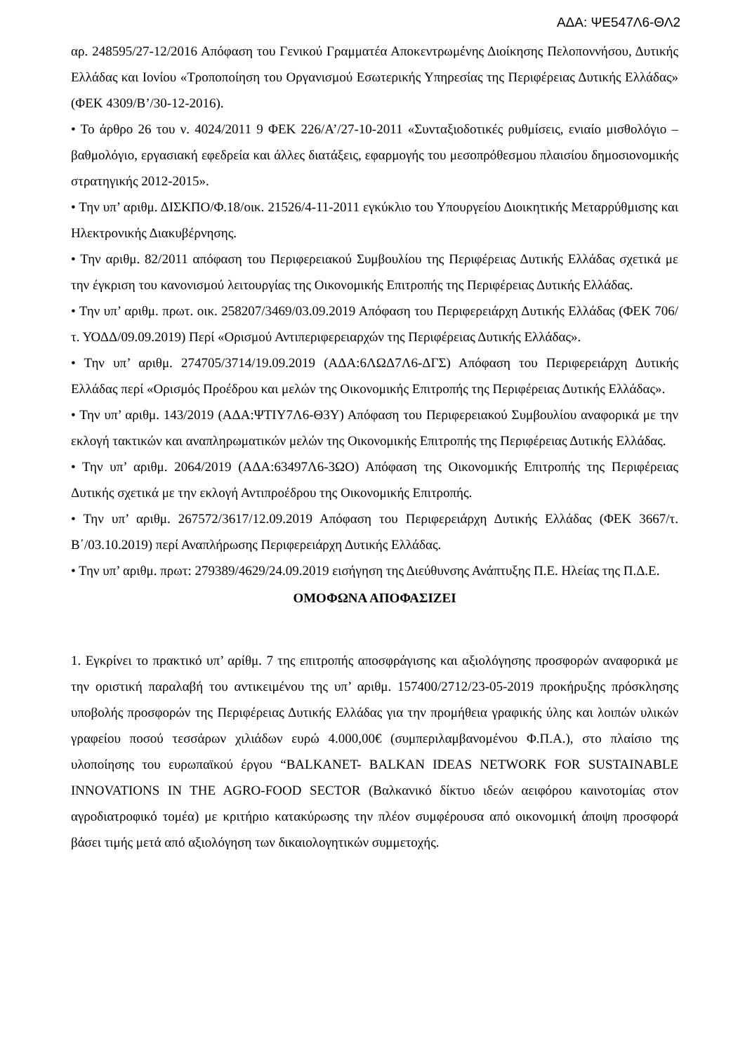ΑΔΑ: ΨΕ547Λ6-ΘΛ2
αρ. 248595/27-12/2016 Απόφαση του Γενικού Γραμματέα Αποκεντρωμένης Διοίκησης Πελοποννήσου, Δυτικής Ελλάδας και Ιονίου «Τροποποίηση του Οργανισμού Εσωτερικής Υπηρεσίας της Περιφέρειας Δυτικής Ελλάδας» (ΦΕΚ 4309/Β’/30-12-2016).
• Το άρθρο 26 του ν. 4024/2011 9 ΦΕΚ 226/Α’/27-10-2011 «Συνταξιοδοτικές ρυθμίσεις, ενιαίο μισθολόγιο – βαθμολόγιο, εργασιακή εφεδρεία και άλλες διατάξεις, εφαρμογής του μεσοπρόθεσμου πλαισίου δημοσιονομικής στρατηγικής 2012-2015».
• Την υπ’ αριθμ. ΔΙΣΚΠΟ/Φ.18/οικ. 21526/4-11-2011 εγκύκλιο του Υπουργείου Διοικητικής Μεταρρύθμισης και Ηλεκτρονικής Διακυβέρνησης.
• Την αριθμ. 82/2011 απόφαση του Περιφερειακού Συμβουλίου της Περιφέρειας Δυτικής Ελλάδας σχετικά με την έγκριση του κανονισμού λειτουργίας της Οικονομικής Επιτροπής της Περιφέρειας Δυτικής Ελλάδας.
• Την υπ’ αριθμ. πρωτ. οικ. 258207/3469/03.09.2019 Απόφαση του Περιφερειάρχη Δυτικής Ελλάδας (ΦΕΚ 706/τ. ΥΟΔΔ/09.09.2019) Περί «Ορισμού Αντιπεριφερειαρχών της Περιφέρειας Δυτικής Ελλάδας».
• Την υπ’ αριθμ. 274705/3714/19.09.2019 (ΑΔΑ:6ΛΩΔ7Λ6-ΔΓΣ) Απόφαση του Περιφερειάρχη Δυτικής Ελλάδας περί «Ορισμός Προέδρου και μελών της Οικονομικής Επιτροπής της Περιφέρειας Δυτικής Ελλάδας».
• Την υπ’ αριθμ. 143/2019 (ΑΔΑ:ΨΤΙΥ7Λ6-Θ3Υ) Απόφαση του Περιφερειακού Συμβουλίου αναφορικά με την εκλογή τακτικών και αναπληρωματικών μελών της Οικονομικής Επιτροπής της Περιφέρειας Δυτικής Ελλάδας.
• Την υπ’ αριθμ. 2064/2019 (ΑΔΑ:63497Λ6-3ΩΟ) Απόφαση της Οικονομικής Επιτροπής της Περιφέρειας Δυτικής σχετικά με την εκλογή Αντιπροέδρου της Οικονομικής Επιτροπής.
• Την υπ’ αριθμ. 267572/3617/12.09.2019 Απόφαση του Περιφερειάρχη Δυτικής Ελλάδας (ΦΕΚ 3667/τ. Β΄/03.10.2019) περί Αναπλήρωσης Περιφερειάρχη Δυτικής Ελλάδας.
• Την υπ’ αριθμ. πρωτ: 279389/4629/24.09.2019 εισήγηση της Διεύθυνσης Ανάπτυξης Π.Ε. Ηλείας της Π.Δ.Ε.
ΟΜΟΦΩΝΑ ΑΠΟΦΑΣΙΖΕΙ
1. Εγκρίνει το πρακτικό υπ’ αρίθμ. 7 της επιτροπής αποσφράγισης και αξιολόγησης προσφορών αναφορικά με την οριστική παραλαβή του αντικειμένου της υπ’ αριθμ. 157400/2712/23-05-2019 προκήρυξης πρόσκλησης υποβολής προσφορών της Περιφέρειας Δυτικής Ελλάδας για την προμήθεια γραφικής ύλης και λοιπών υλικών γραφείου ποσού τεσσάρων χιλιάδων ευρώ 4.000,00€ (συμπεριλαμβανομένου Φ.Π.Α.), στο πλαίσιο της υλοποίησης του ευρωπαϊκού έργου “BALKANET- BALKAN IDEAS NETWORK FOR SUSTAINABLE INNOVATIONS IN THE AGRO-FOOD SECTOR (Βαλκανικό δίκτυο ιδεών αειφόρου καινοτομίας στον αγροδιατροφικό τομέα) με κριτήριο κατακύρωσης την πλέον συμφέρουσα από οικονομική άποψη προσφορά βάσει τιμής μετά από αξιολόγηση των δικαιολογητικών συμμετοχής.